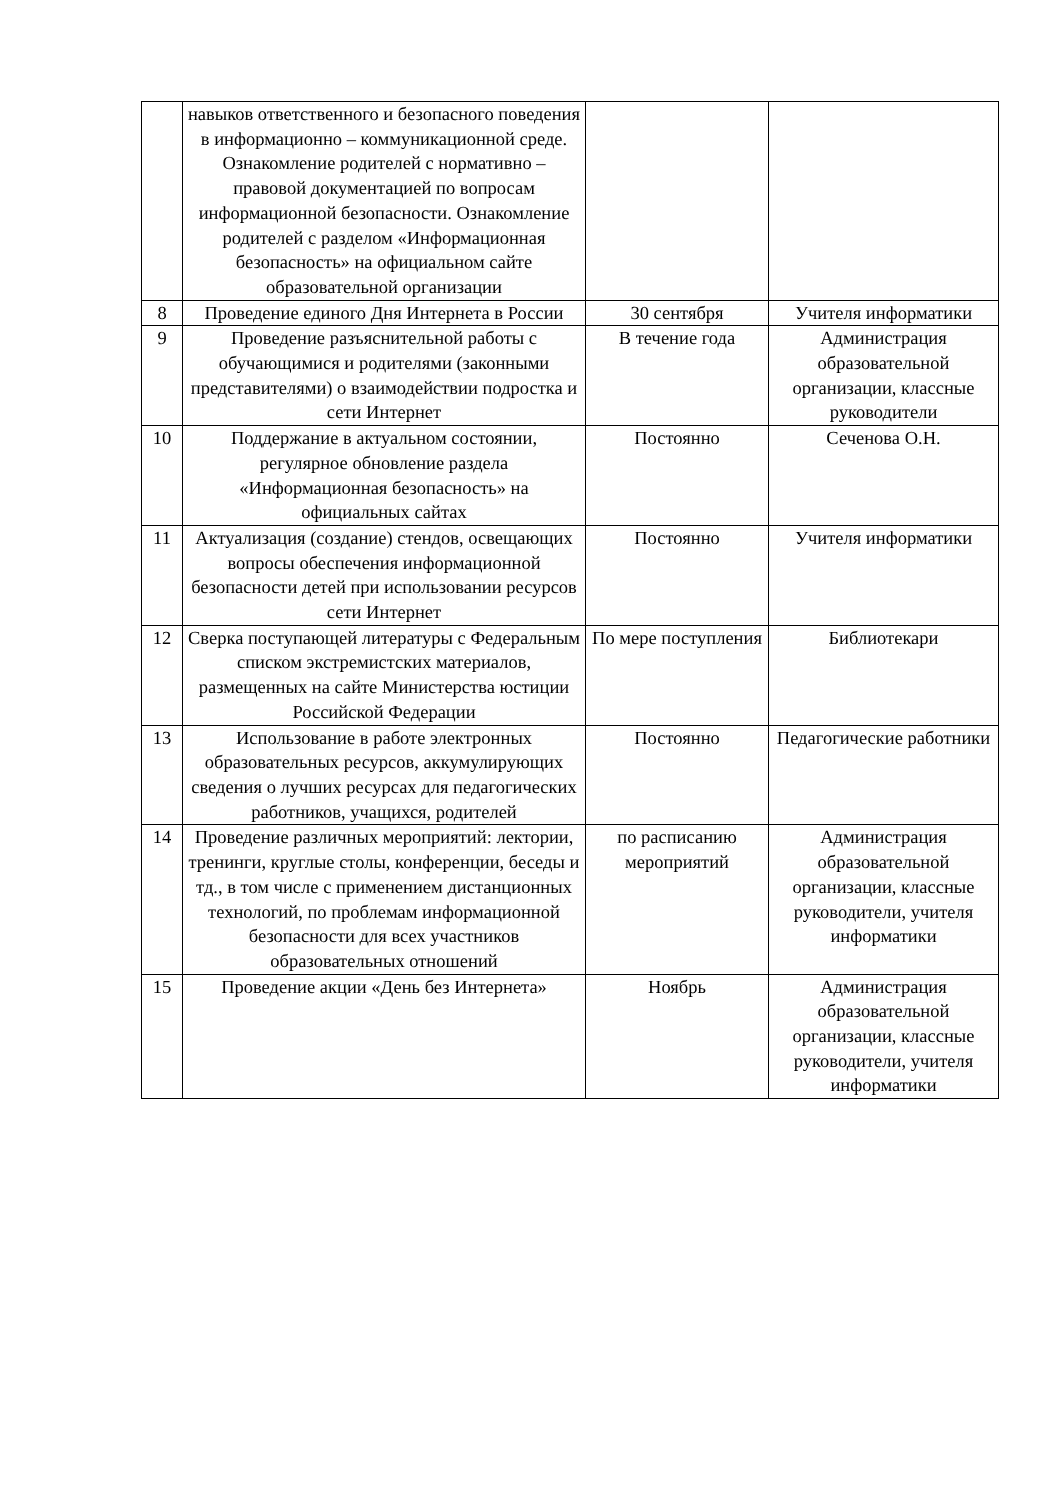| | навыков ответственного и безопасного поведения в информационно – коммуникационной среде. Ознакомление родителей с нормативно – правовой документацией по вопросам информационной безопасности. Ознакомление родителей с разделом «Информационная безопасность» на официальном сайте образовательной организации | | |
| 8 | Проведение единого Дня Интернета в России | 30 сентября | Учителя информатики |
| 9 | Проведение разъяснительной работы с обучающимися и родителями (законными представителями) о взаимодействии подростка и сети Интернет | В течение года | Администрация образовательной организации, классные руководители |
| 10 | Поддержание в актуальном состоянии, регулярное обновление раздела «Информационная безопасность» на официальных сайтах | Постоянно | Сеченова О.Н. |
| 11 | Актуализация (создание) стендов, освещающих вопросы обеспечения информационной безопасности детей при использовании ресурсов сети Интернет | Постоянно | Учителя информатики |
| 12 | Сверка поступающей литературы с Федеральным списком экстремистских материалов, размещенных на сайте Министерства юстиции Российской Федерации | По мере поступления | Библиотекари |
| 13 | Использование в работе электронных образовательных ресурсов, аккумулирующих сведения о лучших ресурсах для педагогических работников, учащихся, родителей | Постоянно | Педагогические работники |
| 14 | Проведение различных мероприятий: лектории, тренинги, круглые столы, конференции, беседы и тд., в том числе с применением дистанционных технологий, по проблемам информационной безопасности для всех участников образовательных отношений | по расписанию мероприятий | Администрация образовательной организации, классные руководители, учителя информатики |
| 15 | Проведение акции «День без Интернета» | Ноябрь | Администрация образовательной организации, классные руководители, учителя информатики |